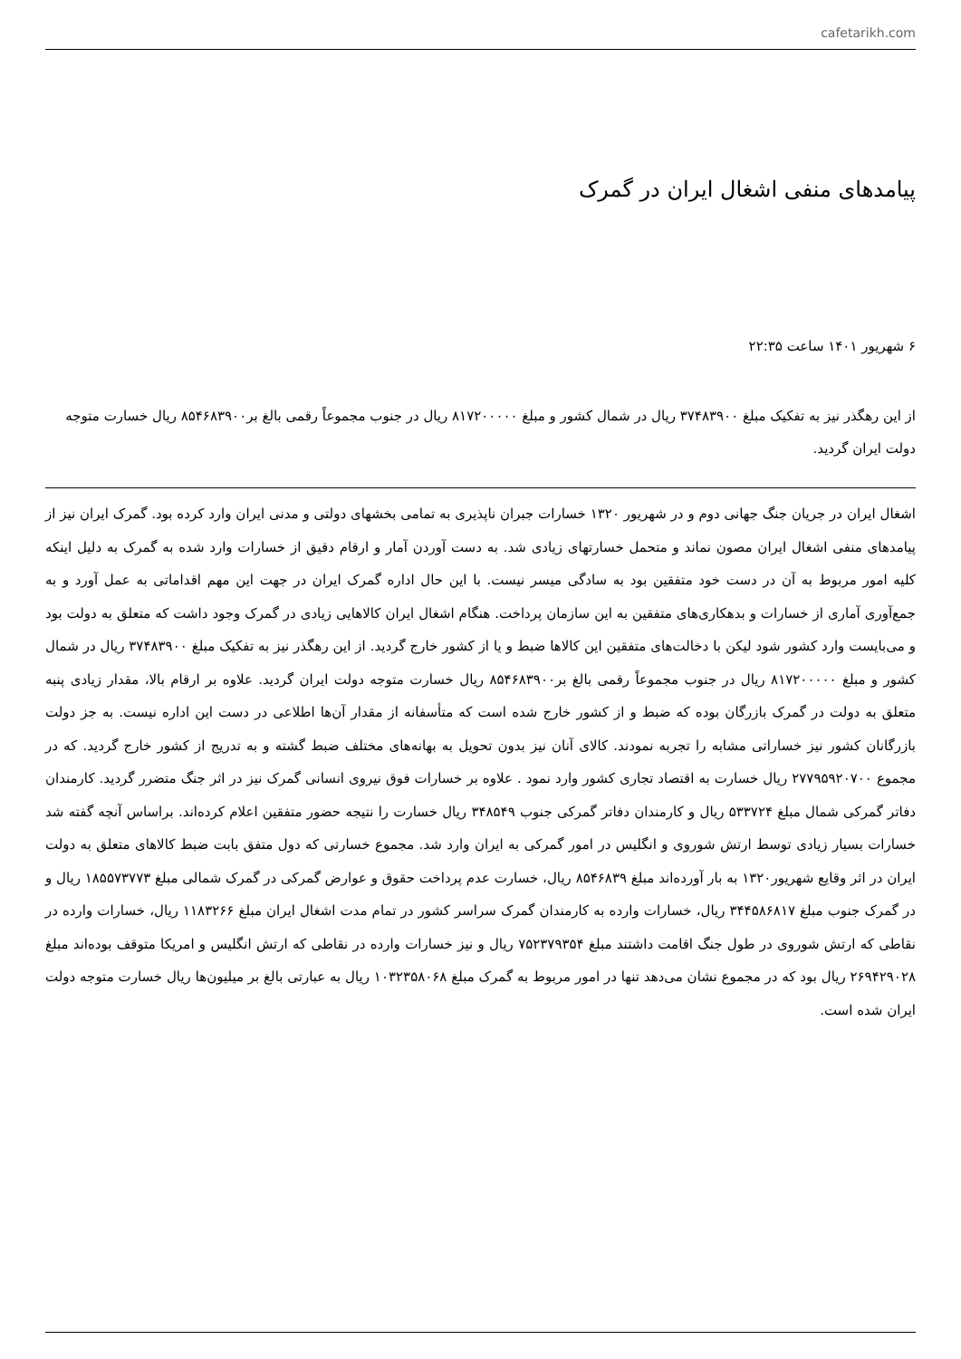cafetarikh.com
پیامدهای منفی اشغال ایران در گمرک
۶ شهریور ۱۴۰۱ ساعت ۲۲:۳۵
از این رهگذر نیز به تفکیک مبلغ ۳۷۴۸۳۹۰۰ ریال در شمال کشور و مبلغ ۸۱۷۲۰۰۰۰۰ ریال در جنوب مجموعاً رقمی بالغ بر۸۵۴۶۸۳۹۰۰ ریال خسارت متوجه دولت ایران گردید.
اشغال ایران در جریان جنگ جهانی دوم و در شهریور ۱۳۲۰ خسارات جبران ناپذیری به تمامی بخشهای دولتی و مدنی ایران وارد کرده بود. گمرک ایران نیز از پیامدهای منفی اشغال ایران مصون نماند و متحمل خسارتهای زیادی شد. به دست آوردن آمار و ارقام دقیق از خسارات وارد شده به گمرک به دلیل اینکه کلیه امور مربوط به آن در دست خود متفقین بود به سادگی میسر نیست. با این حال اداره گمرک ایران در جهت این مهم اقداماتی به عمل آورد و به جمع‌آوری آماری از خسارات و بدهکاری‌های متفقین به این سازمان پرداخت. هنگام اشغال ایران کالاهایی زیادی در گمرک وجود داشت که متعلق به دولت بود و می‌بایست وارد کشور شود لیکن با دخالت‌های متفقین این کالاها ضبط و یا از کشور خارج گردید. از این رهگذر نیز به تفکیک مبلغ ۳۷۴۸۳۹۰۰ ریال در شمال کشور و مبلغ ۸۱۷۲۰۰۰۰۰ ریال در جنوب مجموعاً رقمی بالغ بر۸۵۴۶۸۳۹۰۰ ریال خسارت متوجه دولت ایران گردید. علاوه بر ارقام بالا، مقدار زیادی پنبه متعلق به دولت در گمرک بازرگان بوده که ضبط و از کشور خارج شده است که متأسفانه از مقدار آن‌ها اطلاعی در دست این اداره نیست. به جز دولت بازرگانان کشور نیز خساراتی مشابه را تجربه نمودند. کالای آنان نیز بدون تحویل به بهانه‌های مختلف ضبط گشته و به تدریج از کشور خارج گردید. که در مجموع ۲۷۷۹۵۹۲۰۷۰۰ ریال خسارت به اقتصاد تجاری کشور وارد نمود . علاوه بر خسارات فوق نیروی انسانی گمرک نیز در اثر جنگ متضرر گردید. کارمندان دفاتر گمرکی شمال مبلغ ۵۳۳۷۲۴ ریال و کارمندان دفاتر گمرکی جنوب ۳۴۸۵۴۹ ریال خسارت را نتیجه حضور متفقین اعلام کرده‌اند. براساس آنچه گفته شد خسارات بسیار زیادی توسط ارتش شوروی و انگلیس در امور گمرکی به ایران وارد شد. مجموع خسارتی که دول متفق بابت ضبط کالاهای متعلق به دولت ایران در اثر وقایع شهریور۱۳۲۰ به بار آورده‌اند مبلغ ۸۵۴۶۸۳۹ ریال، خسارت عدم پرداخت حقوق و عوارض گمرکی در گمرک شمالی مبلغ ۱۸۵۵۷۳۷۷۳ ریال و در گمرک جنوب مبلغ ۳۴۴۵۸۶۸۱۷ ریال، خسارات وارده به کارمندان گمرک سراسر کشور در تمام مدت اشغال ایران مبلغ ۱۱۸۳۲۶۶ ریال، خسارات وارده در نقاطی که ارتش شوروی در طول جنگ اقامت داشتند مبلغ ۷۵۲۳۷۹۳۵۴ ریال و نیز خسارات وارده در نقاطی که ارتش انگلیس و امریکا متوقف بوده‌اند مبلغ ۲۶۹۴۲۹۰۲۸ ریال بود که در مجموع نشان می‌دهد تنها در امور مربوط به گمرک مبلغ ۱۰۳۲۳۵۸۰۶۸ ریال به عبارتی بالغ بر میلیون‌ها ریال خسارت متوجه دولت ایران شده است.